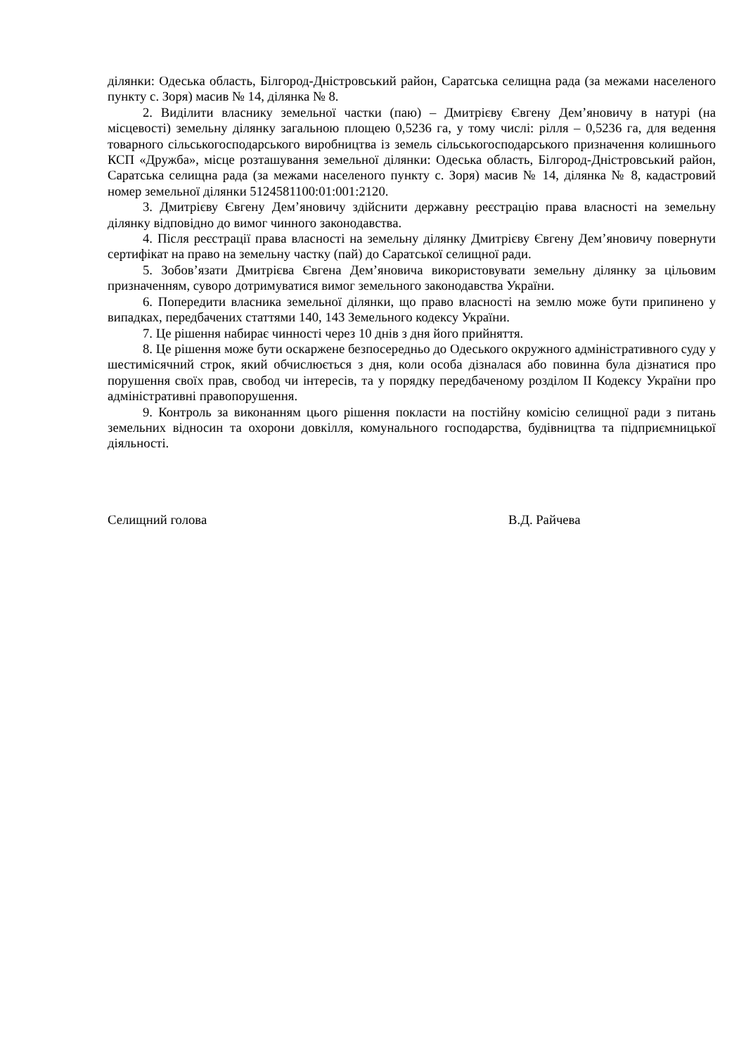ділянки: Одеська область, Білгород-Дністровський район, Саратська селищна рада (за межами населеного пункту с. Зоря) масив № 14, ділянка № 8.
2. Виділити власнику земельної частки (паю) – Дмитрієву Євгену Дем’яновичу в натурі (на місцевості) земельну ділянку загальною площею 0,5236 га, у тому числі: рілля – 0,5236 га, для ведення товарного сільськогосподарського виробництва із земель сільськогосподарського призначення колишнього КСП «Дружба», місце розташування земельної ділянки: Одеська область, Білгород-Дністровський район, Саратська селищна рада (за межами населеного пункту с. Зоря) масив № 14, ділянка № 8, кадастровий номер земельної ділянки 5124581100:01:001:2120.
3. Дмитрієву Євгену Дем’яновичу здійснити державну реєстрацію права власності на земельну ділянку відповідно до вимог чинного законодавства.
4. Після реєстрації права власності на земельну ділянку Дмитрієву Євгену Дем’яновичу повернути сертифікат на право на земельну частку (пай) до Саратської селищної ради.
5. Зобов’язати Дмитрієва Євгена Дем’яновича використовувати земельну ділянку за цільовим призначенням, суворо дотримуватися вимог земельного законодавства України.
6. Попередити власника земельної ділянки, що право власності на землю може бути припинено у випадках, передбачених статтями 140, 143 Земельного кодексу України.
7. Це рішення набирає чинності через 10 днів з дня його прийняття.
8. Це рішення може бути оскаржене безпосередньо до Одеського окружного адміністративного суду у шестимісячний строк, який обчислюється з дня, коли особа дізналася або повинна була дізнатися про порушення своїх прав, свобод чи інтересів, та у порядку передбаченому розділом ІІ Кодексу України про адміністративні правопорушення.
9. Контроль за виконанням цього рішення покласти на постійну комісію селищної ради з питань земельних відносин та охорони довкілля, комунального господарства, будівництва та підприємницької діяльності.
Селищний голова В.Д. Райчева